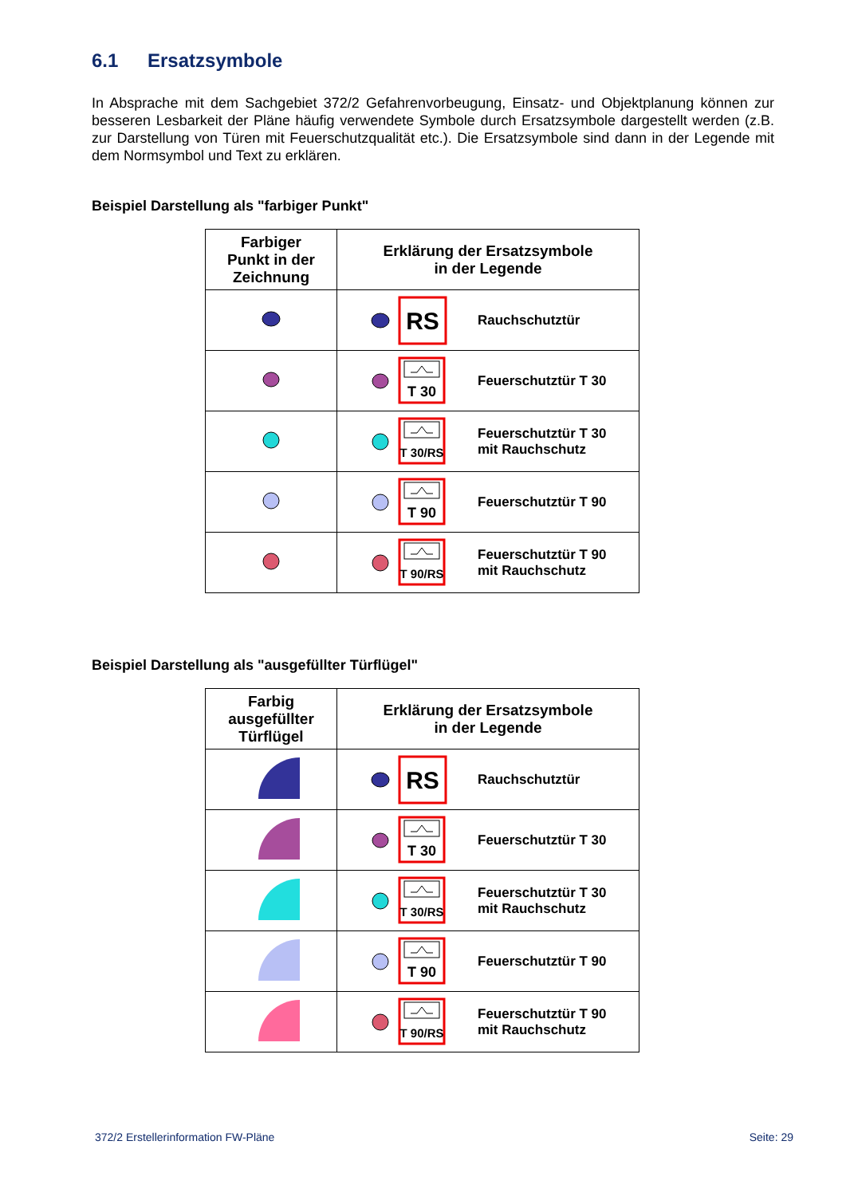6.1 Ersatzsymbole
In Absprache mit dem Sachgebiet 372/2 Gefahrenvorbeugung, Einsatz- und Objektplanung können zur besseren Lesbarkeit der Pläne häufig verwendete Symbole durch Ersatzsymbole dargestellt werden (z.B. zur Darstellung von Türen mit Feuerschutzqualität etc.). Die Ersatzsymbole sind dann in der Legende mit dem Normsymbol und Text zu erklären.
Beispiel Darstellung als "farbiger Punkt"
| Farbiger Punkt in der Zeichnung | Erklärung der Ersatzsymbole in der Legende |
| --- | --- |
| | RS Rauchschutztür |
| | T 30 Feuerschutztür T 30 |
| | T 30/RS Feuerschutztür T 30 mit Rauchschutz |
| | T 90 Feuerschutztür T 90 |
| | T 90/RS Feuerschutztür T 90 mit Rauchschutz |
Beispiel Darstellung als "ausgefüllter Türflügel"
| Farbig ausgefüllter Türflügel | Erklärung der Ersatzsymbole in der Legende |
| --- | --- |
| | RS Rauchschutztür |
| | T 30 Feuerschutztür T 30 |
| | T 30/RS Feuerschutztür T 30 mit Rauchschutz |
| | T 90 Feuerschutztür T 90 |
| | T 90/RS Feuerschutztür T 90 mit Rauchschutz |
372/2 Erstellerinformation FW-Pläne Seite: 29